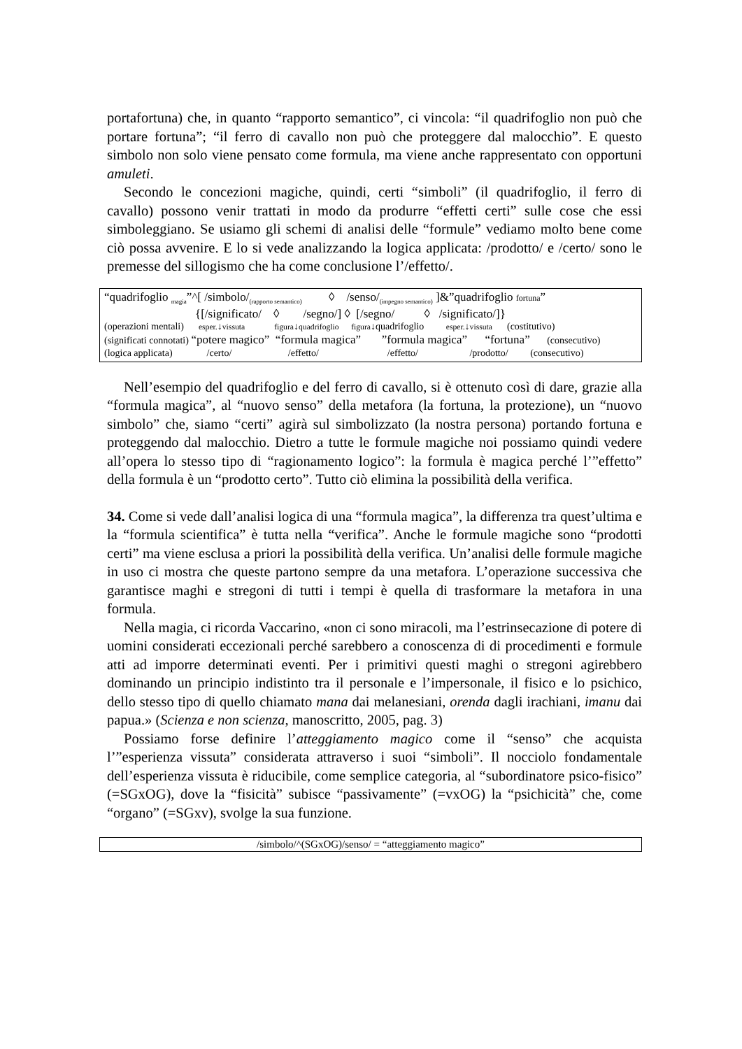portafortuna) che, in quanto “rapporto semantico”, ci vincola: “il quadrifoglio non può che portare fortuna”; “il ferro di cavallo non può che proteggere dal malocchio”. E questo simbolo non solo viene pensato come formula, ma viene anche rappresentato con opportuni amuleti.
Secondo le concezioni magiche, quindi, certi “simboli” (il quadrifoglio, il ferro di cavallo) possono venir trattati in modo da produrre “effetti certi” sulle cose che essi simboleggiano. Se usiamo gli schemi di analisi delle “formule” vediamo molto bene come ciò possa avvenire. E lo si vede analizzando la logica applicata: /prodotto/ e /certo/ sono le premesse del sillogismo che ha come conclusione l’/effetto/.
“quadrifoglio <sub>magia</sub>”^[ /simbolo/<sub>(rapporto semantico)</sub> ◊ /senso/<sub>(impegno semantico)</sub> ]&”quadrifoglio fortuna”
{[/significato/ ◊ /segno/] ◊ [/segno/ ◊ /significato/]}
(operazioni mentali) esper.↓vissuta figura↓quadrifoglio figura↓quadrifoglio esper.↓vissuta (costitutivo)
(significati connotati) “potere magico” “formula magica” ”formula magica” “fortuna” (consecutivo)
(logica applicata) /certo/ /effetto/ /effetto/ /prodotto/ (consecutivo)
Nell’esempio del quadrifoglio e del ferro di cavallo, si è ottenuto così di dare, grazie alla “formula magica”, al “nuovo senso” della metafora (la fortuna, la protezione), un “nuovo simbolo” che, siamo “certi” agirà sul simbolizzato (la nostra persona) portando fortuna e proteggendo dal malocchio. Dietro a tutte le formule magiche noi possiamo quindi vedere all’opera lo stesso tipo di “ragionamento logico”: la formula è magica perché l’”effetto” della formula è un “prodotto certo”. Tutto ciò elimina la possibilità della verifica.
34. Come si vede dall’analisi logica di una “formula magica”, la differenza tra quest’ultima e la “formula scientifica” è tutta nella “verifica”. Anche le formule magiche sono “prodotti certi” ma viene esclusa a priori la possibilità della verifica. Un’analisi delle formule magiche in uso ci mostra che queste partono sempre da una metafora. L’operazione successiva che garantisce maghi e stregoni di tutti i tempi è quella di trasformare la metafora in una formula.
Nella magia, ci ricorda Vaccarino, «non ci sono miracoli, ma l’estrinsecazione di potere di uomini considerati eccezionali perché sarebbero a conoscenza di di procedimenti e formule atti ad imporre determinati eventi. Per i primitivi questi maghi o stregoni agirebbero dominando un principio indistinto tra il personale e l’impersonale, il fisico e lo psichico, dello stesso tipo di quello chiamato mana dai melanesiani, orenda dagli irachiani, imanu dai papua.» (Scienza e non scienza, manoscritto, 2005, pag. 3)
Possiamo forse definire l’atteggiamento magico come il “senso” che acquista l’”esperienza vissuta” considerata attraverso i suoi “simboli”. Il nocciolo fondamentale dell’esperienza vissuta è riducibile, come semplice categoria, al “subordinatore psico-fisico” (=SGxOG), dove la “fisicità” subisce “passivamente” (=vxOG) la “psichicità” che, come “organo” (=SGxv), svolge la sua funzione.
/simbolo/^(SGxOG)/senso/ = “atteggiamento magico”